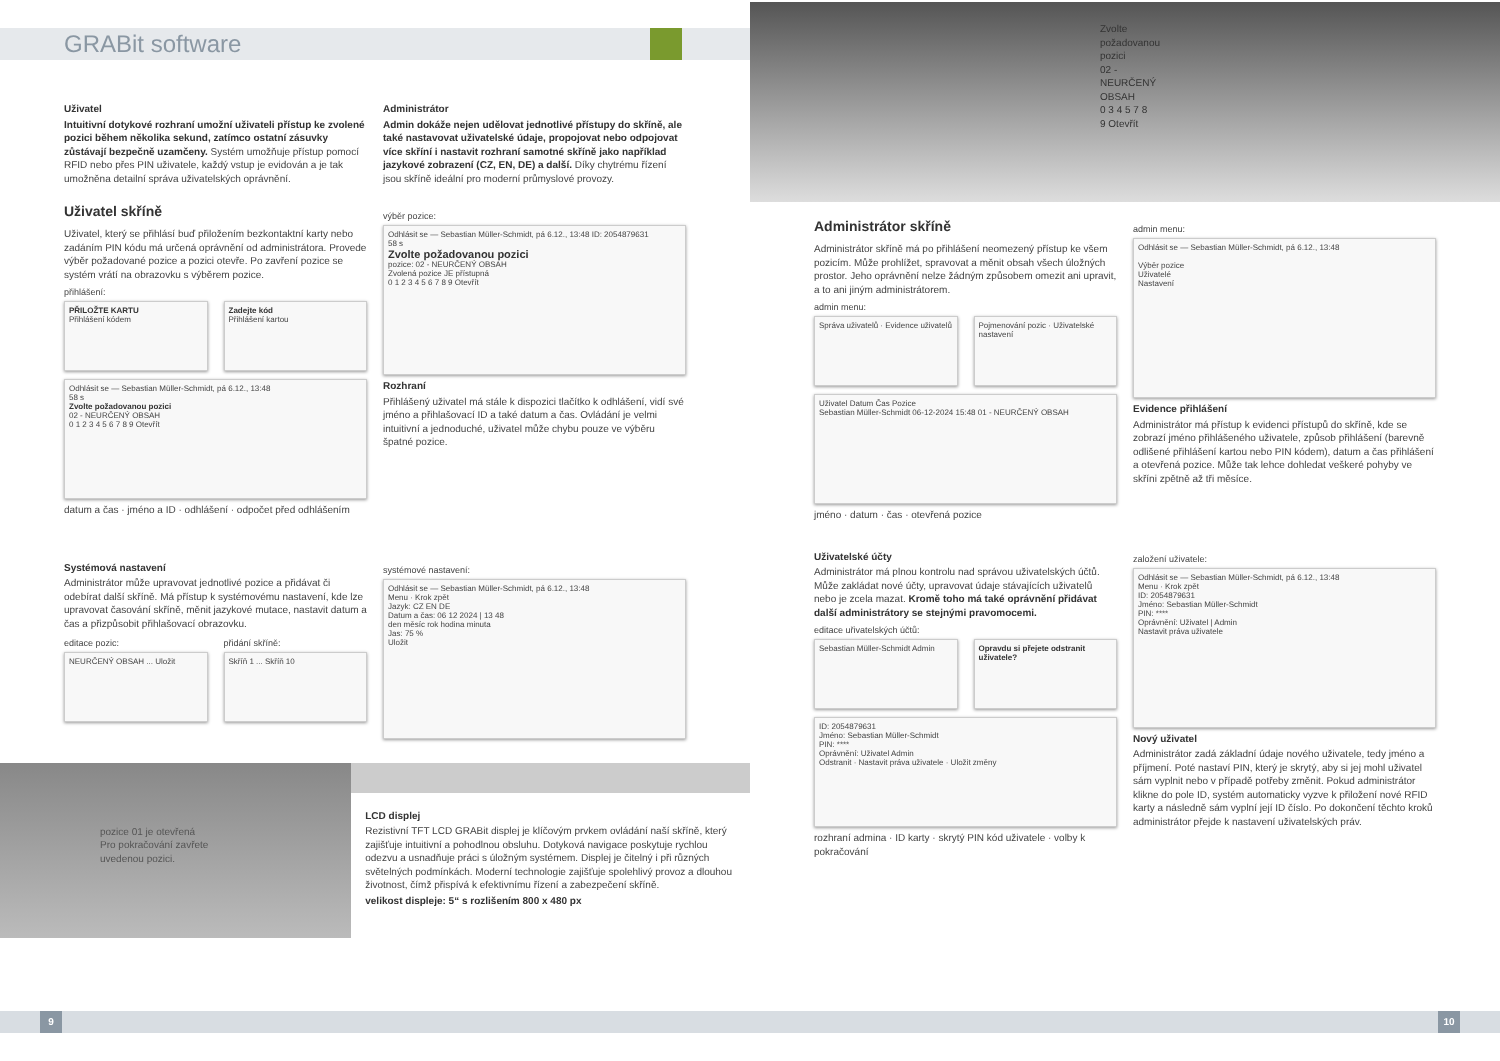GRABit software
Uživatel
Intuitivní dotykové rozhraní umožní uživateli přístup ke zvolené pozici během několika sekund, zatímco ostatní zásuvky zůstávají bezpečně uzamčeny. Systém umožňuje přístup pomocí RFID nebo přes PIN uživatele, každý vstup je evidován a je tak umožněna detailní správa uživatelských oprávnění.
Administrátor
Admin dokáže nejen udělovat jednotlivé přístupy do skříně, ale také nastavovat uživatelské údaje, propojovat nebo odpojovat více skříní i nastavit rozhraní samotné skříně jako například jazykové zobrazení (CZ, EN, DE) a další. Díky chytrému řízení jsou skříně ideální pro moderní průmyslové provozy.
Uživatel skříně
Uživatel, který se přihlásí buď přiložením bezkontaktní karty nebo zadáním PIN kódu má určená oprávnění od administrátora. Provede výběr požadované pozice a pozici otevře. Po zavření pozice se systém vrátí na obrazovku s výběrem pozice.
přihlášení:
PŘILOŽTE KARTU
Přihlášení kódem
Zadejte kód
Přihlášení kartou
Odhlásit se — Sebastian Müller-Schmidt, pá 6.12., 13:48
58 s
Zvolte požadovanou pozici
02 - NEURČENÝ OBSAH
0 1 2 3 4 5 6 7 8 9 Otevřít
datum a čas · jméno a ID · odhlášení · odpočet před odhlášením
výběr pozice:
Odhlásit se — Sebastian Müller-Schmidt, pá 6.12., 13:48 ID: 2054879631
58 s
Zvolte požadovanou pozici
pozice: 02 - NEURČENÝ OBSAH
Zvolená pozice JE přístupná
0 1 2 3 4 5 6 7 8 9 Otevřít
Rozhraní
Přihlášený uživatel má stále k dispozici tlačítko k odhlášení, vidí své jméno a přihlašovací ID a také datum a čas. Ovládání je velmi intuitivní a jednoduché, uživatel může chybu pouze ve výběru špatné pozice.
Systémová nastavení
Administrátor může upravovat jednotlivé pozice a přidávat či odebírat další skříně. Má přístup k systémovému nastavení, kde lze upravovat časování skříně, měnit jazykové mutace, nastavit datum a čas a přizpůsobit přihlašovací obrazovku.
editace pozic:
NEURČENÝ OBSAH ... Uložit
přidání skříně:
Skříň 1 ... Skříň 10
systémové nastavení:
Odhlásit se — Sebastian Müller-Schmidt, pá 6.12., 13:48
Menu · Krok zpět
Jazyk: CZ EN DE
Datum a čas: 06 12 2024 | 13 48
den měsíc rok hodina minuta
Jas: 75 %
Uložit
pozice 01 je otevřená
Pro pokračování zavřete uvedenou pozici.
LCD displej
Rezistivní TFT LCD GRABit displej je klíčovým prvkem ovládání naší skříně, který zajišťuje intuitivní a pohodlnou obsluhu. Dotyková navigace poskytuje rychlou odezvu a usnadňuje práci s úložným systémem. Displej je čitelný i při různých světelných podmínkách. Moderní technologie zajišťuje spolehlivý provoz a dlouhou životnost, čímž přispívá k efektivnímu řízení a zabezpečení skříně.
velikost displeje: 5“ s rozlišením 800 x 480 px
9
Zvolte požadovanou pozici
02 - NEURČENÝ OBSAH
0 3 4 5 7 8 9 Otevřít
Administrátor skříně
Administrátor skříně má po přihlášení neomezený přístup ke všem pozicím. Může prohlížet, spravovat a měnit obsah všech úložných prostor. Jeho oprávnění nelze žádným způsobem omezit ani upravit, a to ani jiným administrátorem.
admin menu:
Správa uživatelů · Evidence uživatelů
Pojmenování pozic · Uživatelské nastavení
Uživatel Datum Čas Pozice
Sebastian Müller-Schmidt 06-12-2024 15:48 01 - NEURČENÝ OBSAH
jméno · datum · čas · otevřená pozice
admin menu:
Odhlásit se — Sebastian Müller-Schmidt, pá 6.12., 13:48
Výběr pozice
Uživatelé
Nastavení
Evidence přihlášení
Administrátor má přístup k evidenci přístupů do skříně, kde se zobrazí jméno přihlášeného uživatele, způsob přihlášení (barevně odlišené přihlášení kartou nebo PIN kódem), datum a čas přihlášení a otevřená pozice. Může tak lehce dohledat veškeré pohyby ve skříni zpětně až tři měsíce.
Uživatelské účty
Administrátor má plnou kontrolu nad správou uživatelských účtů. Může zakládat nové účty, upravovat údaje stávajících uživatelů nebo je zcela mazat. Kromě toho má také oprávnění přidávat další administrátory se stejnými pravomocemi.
editace uřivatelských účtů:
Sebastian Müller-Schmidt Admin Opravdu si přejete odstranit uživatele?
ID: 2054879631
Jméno: Sebastian Müller-Schmidt
PIN: ****
Oprávnění: Uživatel Admin
Odstranit · Nastavit práva uživatele · Uložit změny
rozhraní admina · ID karty · skrytý PIN kód uživatele · volby k pokračování
založení uživatele:
Odhlásit se — Sebastian Müller-Schmidt, pá 6.12., 13:48
Menu · Krok zpět
ID: 2054879631
Jméno: Sebastian Müller-Schmidt
PIN: ****
Oprávnění: Uživatel | Admin
Nastavit práva uživatele
Nový uživatel
Administrátor zadá základní údaje nového uživatele, tedy jméno a příjmení. Poté nastaví PIN, který je skrytý, aby si jej mohl uživatel sám vyplnit nebo v případě potřeby změnit. Pokud administrátor klikne do pole ID, systém automaticky vyzve k přiložení nové RFID karty a následně sám vyplní její ID číslo. Po dokončení těchto kroků administrátor přejde k nastavení uživatelských práv.
10